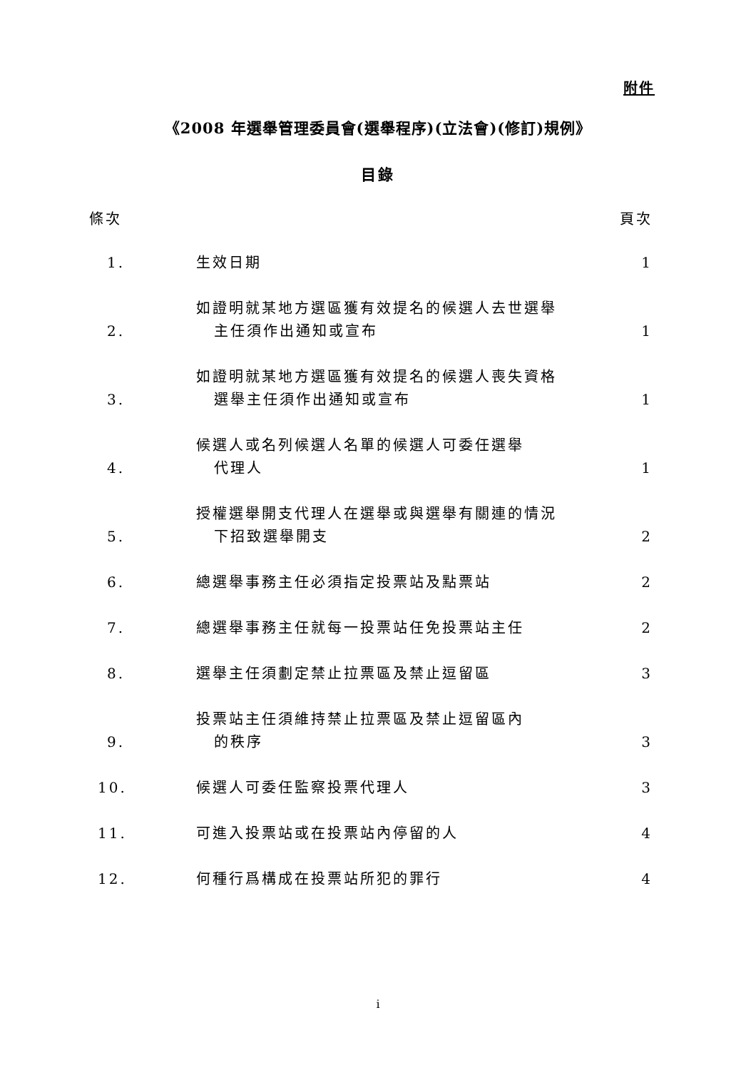附件
《2008 年選舉管理委員會(選舉程序)(立法會)(修訂)規例》
目錄
| 條次 | | 頁次 |
| --- | --- | --- |
| 1. | 生效日期 | 1 |
| 2. | 如證明就某地方選區獲有效提名的候選人去世選舉 主任須作出通知或宣布 | 1 |
| 3. | 如證明就某地方選區獲有效提名的候選人喪失資格 選舉主任須作出通知或宣布 | 1 |
| 4. | 候選人或名列候選人名單的候選人可委任選舉 代理人 | 1 |
| 5. | 授權選舉開支代理人在選舉或與選舉有關連的情況 下招致選舉開支 | 2 |
| 6. | 總選舉事務主任必須指定投票站及點票站 | 2 |
| 7. | 總選舉事務主任就每一投票站任免投票站主任 | 2 |
| 8. | 選舉主任須劃定禁止拉票區及禁止逗留區 | 3 |
| 9. | 投票站主任須維持禁止拉票區及禁止逗留區內 的秩序 | 3 |
| 10. | 候選人可委任監察投票代理人 | 3 |
| 11. | 可進入投票站或在投票站內停留的人 | 4 |
| 12. | 何種行爲構成在投票站所犯的罪行 | 4 |
i